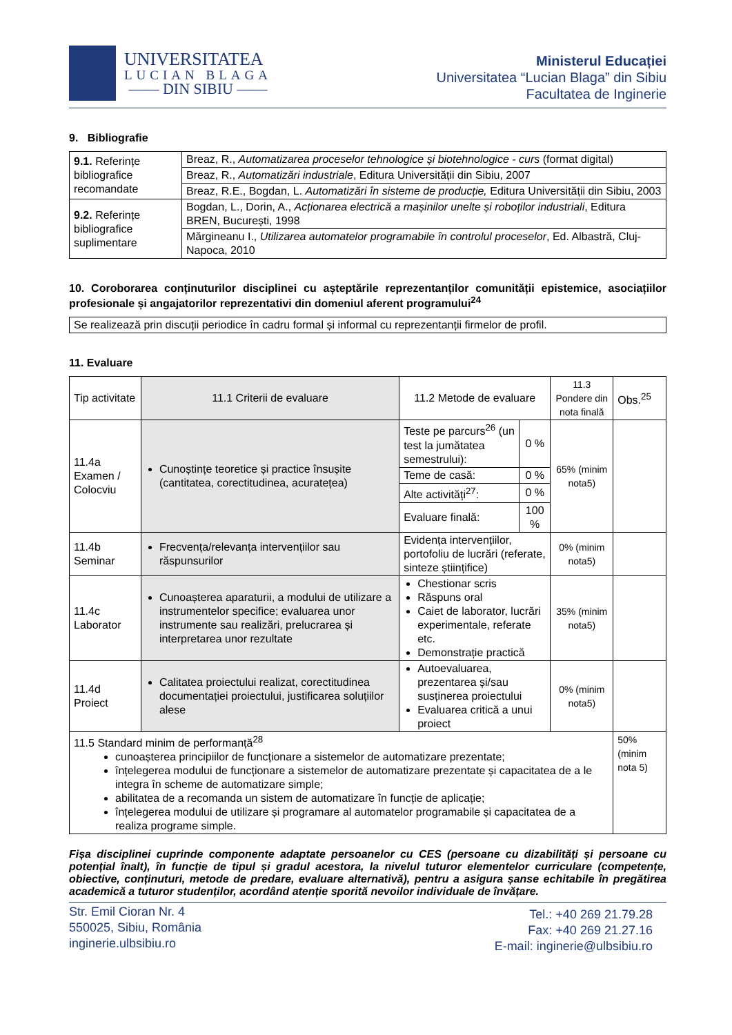UNIVERSITATEA
LUCIAN BLAGA
—— DIN SIBIU ——
Ministerul Educației
Universitatea “Lucian Blaga” din Sibiu
Facultatea de Inginerie
9. Bibliografie
| 9.1. Referințe bibliografice recomandate | Breaz, R., Automatizarea proceselor tehnologice și biotehnologice - curs (format digital) |
| | Breaz, R., Automatizări industriale , Editura Universității din Sibiu, 2007 |
| | Breaz, R.E., Bogdan, L. Automatizări în sisteme de producție, Editura Universității din Sibiu, 2003 |
| 9.2. Referințe bibliografice suplimentare | Bogdan, L., Dorin, A., Acționarea electrică a mașinilor unelte și roboților industriali , Editura BREN, București, 1998 |
| | Mărgineanu I., Utilizarea automatelor programabile în controlul proceselor , Ed. Albastră, Cluj-Napoca, 2010 |
10. Coroborarea conținuturilor disciplinei cu așteptările reprezentanților comunității epistemice, asociațiilor profesionale și angajatorilor reprezentativi din domeniul aferent programului<sup>24</sup>
| Se realizează prin discuții periodice în cadru formal și informal cu reprezentanții firmelor de profil. |
11. Evaluare
| Tip activitate | 11.1 Criterii de evaluare | 11.2 Metode de evaluare | | 11.3 Pondere din nota finală | Obs.<sup>25</sup> |
| 11.4a Examen / Colocviu | Cunoștințe teoretice și practice însușite (cantitatea, corectitudinea, acuratețea) | Teste pe parcurs<sup>26</sup> (un test la jumătatea semestrului): | 0 % | 65% (minim nota5) | |
| | | Teme de casă: | 0 % | | |
| | | Alte activități<sup>27</sup>: | 0 % | | |
| | | Evaluare finală: | 100 % | | |
| 11.4b Seminar | Frecvența/relevanța intervențiilor sau răspunsurilor | Evidența intervențiilor, portofoliu de lucrări (referate, sinteze științifice) | | 0% (minim nota5) | |
| 11.4c Laborator | Cunoașterea aparaturii, a modului de utilizare a instrumentelor specifice; evaluarea unor instrumente sau realizări, prelucrarea și interpretarea unor rezultate | Chestionar scris Răspuns oral Caiet de laborator, lucrări experimentale, referate etc. Demonstrație practică | | 35% (minim nota5) | |
| 11.4d Proiect | Calitatea proiectului realizat, corectitudinea documentației proiectului, justificarea soluțiilor alese | Autoevaluarea, prezentarea și/sau susținerea proiectului Evaluarea critică a unui proiect | | 0% (minim nota5) | |
| 11.5 Standard minim de performanță<sup>28</sup> cunoașterea principiilor de funcționare a sistemelor de automatizare prezentate; înțelegerea modului de funcționare a sistemelor de automatizare prezentate și capacitatea de a le integra în scheme de automatizare simple; abilitatea de a recomanda un sistem de automatizare în funcție de aplicație; înțelegerea modului de utilizare și programare al automatelor programabile și capacitatea de a realiza programe simple. | | | | | 50% (minim nota 5) |
Fișa disciplinei cuprinde componente adaptate persoanelor cu CES (persoane cu dizabilități și persoane cu potențial înalt), în funcție de tipul și gradul acestora, la nivelul tuturor elementelor curriculare (competențe, obiective, conținuturi, metode de predare, evaluare alternativă), pentru a asigura șanse echitabile în pregătirea academică a tuturor studenților, acordând atenție sporită nevoilor individuale de învățare.
Str. Emil Cioran Nr. 4
550025, Sibiu, România
inginerie.ulbsibiu.ro
Tel.: +40 269 21.79.28
Fax: +40 269 21.27.16
E-mail: inginerie@ulbsibiu.ro